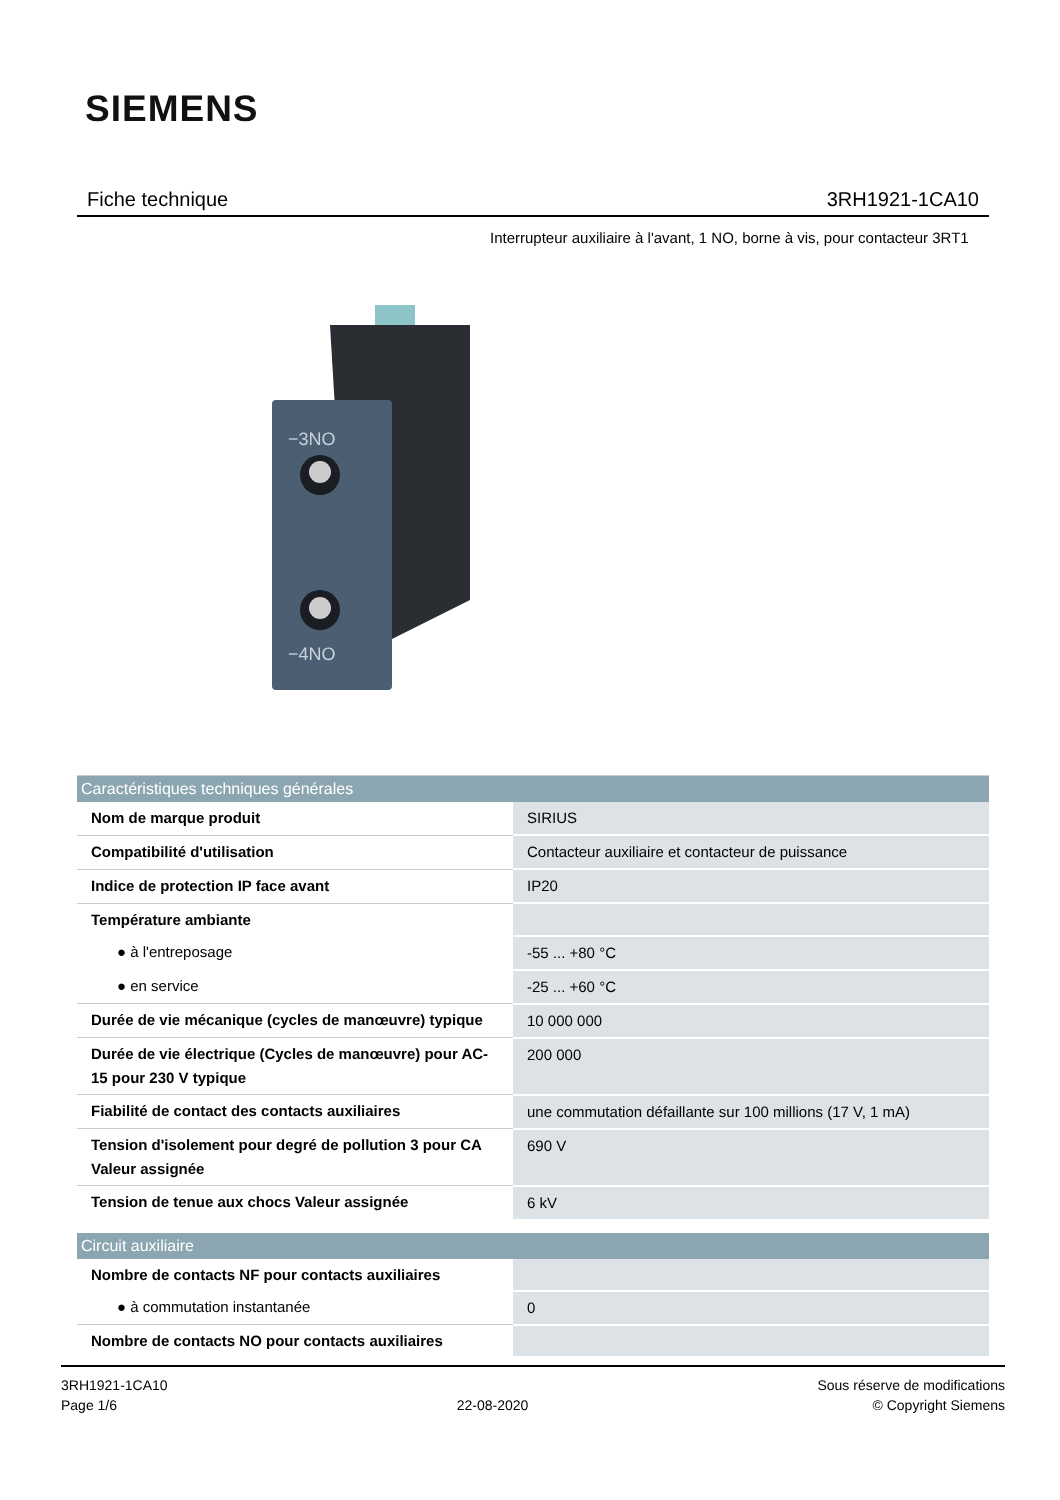SIEMENS
Fiche technique 3RH1921-1CA10
Interrupteur auxiliaire à l'avant, 1 NO, borne à vis, pour contacteur 3RT1
−3NO
−4NO
| Caractéristiques techniques générales | |
| --- | --- |
| Nom de marque produit | SIRIUS |
| Compatibilité d'utilisation | Contacteur auxiliaire et contacteur de puissance |
| Indice de protection IP face avant | IP20 |
| Température ambiante | |
| ● à l'entreposage | -55 ... +80 °C |
| ● en service | -25 ... +60 °C |
| Durée de vie mécanique (cycles de manœuvre) typique | 10 000 000 |
| Durée de vie électrique (Cycles de manœuvre) pour AC-15 pour 230 V typique | 200 000 |
| Fiabilité de contact des contacts auxiliaires | une commutation défaillante sur 100 millions (17 V, 1 mA) |
| Tension d'isolement pour degré de pollution 3 pour CA Valeur assignée | 690 V |
| Tension de tenue aux chocs Valeur assignée | 6 kV |
| Circuit auxiliaire | |
| Nombre de contacts NF pour contacts auxiliaires | |
| ● à commutation instantanée | 0 |
| Nombre de contacts NO pour contacts auxiliaires | |
3RH1921-1CA10
Page 1/6
22-08-2020
Sous réserve de modifications
© Copyright Siemens